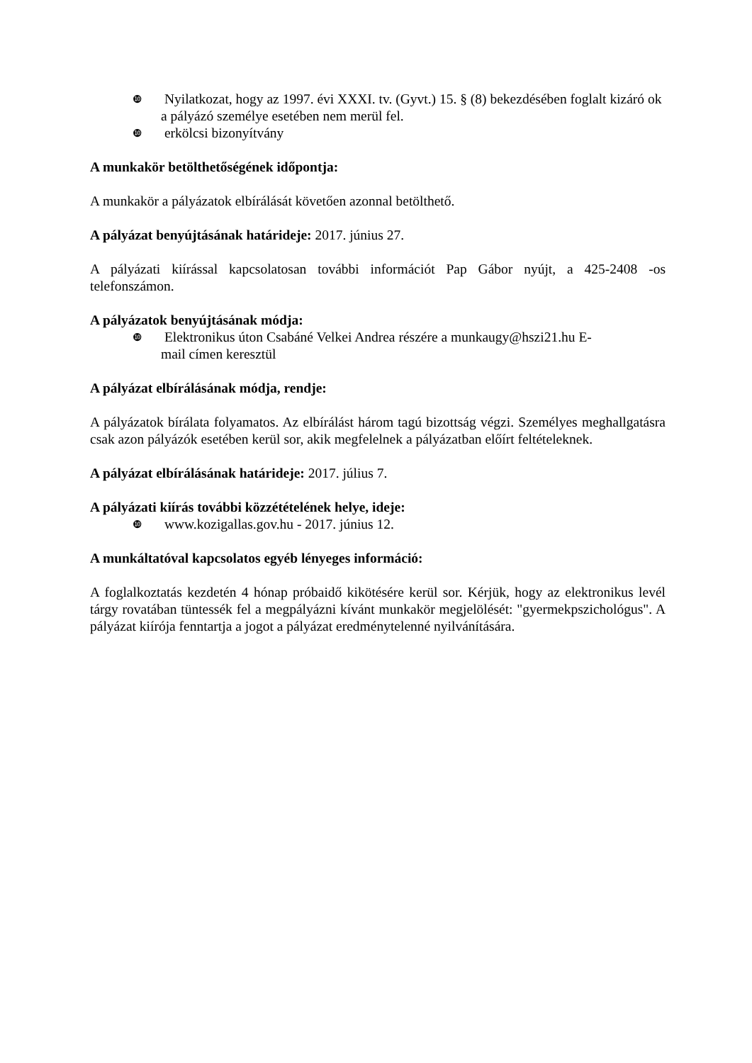❿ Nyilatkozat, hogy az 1997. évi XXXI. tv. (Gyvt.) 15. § (8) bekezdésében foglalt kizáró ok a pályázó személye esetében nem merül fel.
❿ erkölcsi bizonyítvány
A munkakör betölthetőségének időpontja:
A munkakör a pályázatok elbírálását követően azonnal betölthető.
A pályázat benyújtásának határideje: 2017. június 27.
A pályázati kiírással kapcsolatosan további információt Pap Gábor nyújt, a 425-2408 -os telefonszámon.
A pályázatok benyújtásának módja:
❿ Elektronikus úton Csabáné Velkei Andrea részére a munkaugy@hszi21.hu E-mail címen keresztül
A pályázat elbírálásának módja, rendje:
A pályázatok bírálata folyamatos. Az elbírálást három tagú bizottság végzi. Személyes meghallgatásra csak azon pályázók esetében kerül sor, akik megfelelnek a pályázatban előírt feltételeknek.
A pályázat elbírálásának határideje: 2017. július 7.
A pályázati kiírás további közzétételének helye, ideje:
❿ www.kozigallas.gov.hu - 2017. június 12.
A munkáltatóval kapcsolatos egyéb lényeges információ:
A foglalkoztatás kezdetén 4 hónap próbaidő kikötésére kerül sor. Kérjük, hogy az elektronikus levél tárgy rovatában tüntessék fel a megpályázni kívánt munkakör megjelölését: "gyermekpszichológus". A pályázat kiírója fenntartja a jogot a pályázat eredménytelenné nyilvánítására.